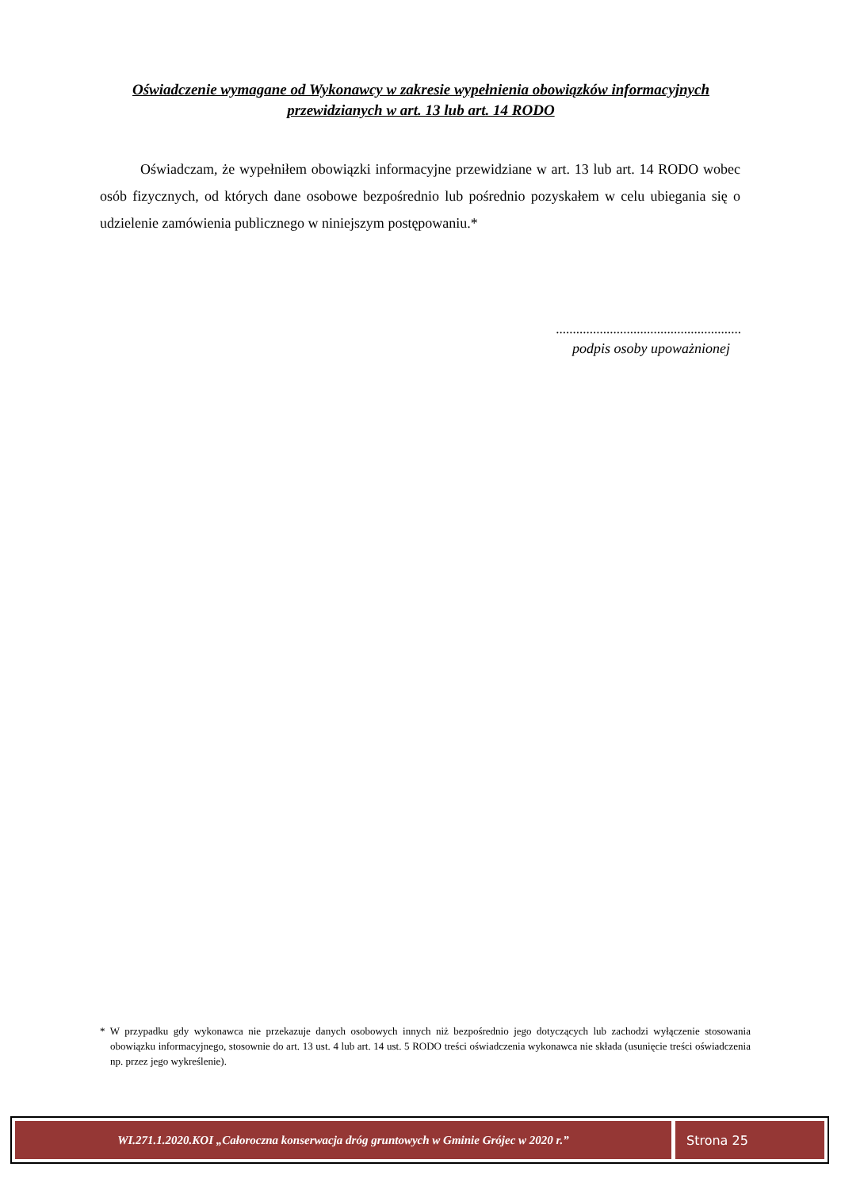Oświadczenie wymagane od Wykonawcy w zakresie wypełnienia obowiązków informacyjnych przewidzianych w art. 13 lub art. 14 RODO
Oświadczam, że wypełniłem obowiązki informacyjne przewidziane w art. 13 lub art. 14 RODO wobec osób fizycznych, od których dane osobowe bezpośrednio lub pośrednio pozyskałem w celu ubiegania się o udzielenie zamówienia publicznego w niniejszym postępowaniu.*
.......................................................
podpis osoby upoważnionej
* W przypadku gdy wykonawca nie przekazuje danych osobowych innych niż bezpośrednio jego dotyczących lub zachodzi wyłączenie stosowania obowiązku informacyjnego, stosownie do art. 13 ust. 4 lub art. 14 ust. 5 RODO treści oświadczenia wykonawca nie składa (usunięcie treści oświadczenia np. przez jego wykreślenie).
WI.271.1.2020.KOI „Całoroczna konserwacja dróg gruntowych w Gminie Grójec w 2020 r.”
Strona 25